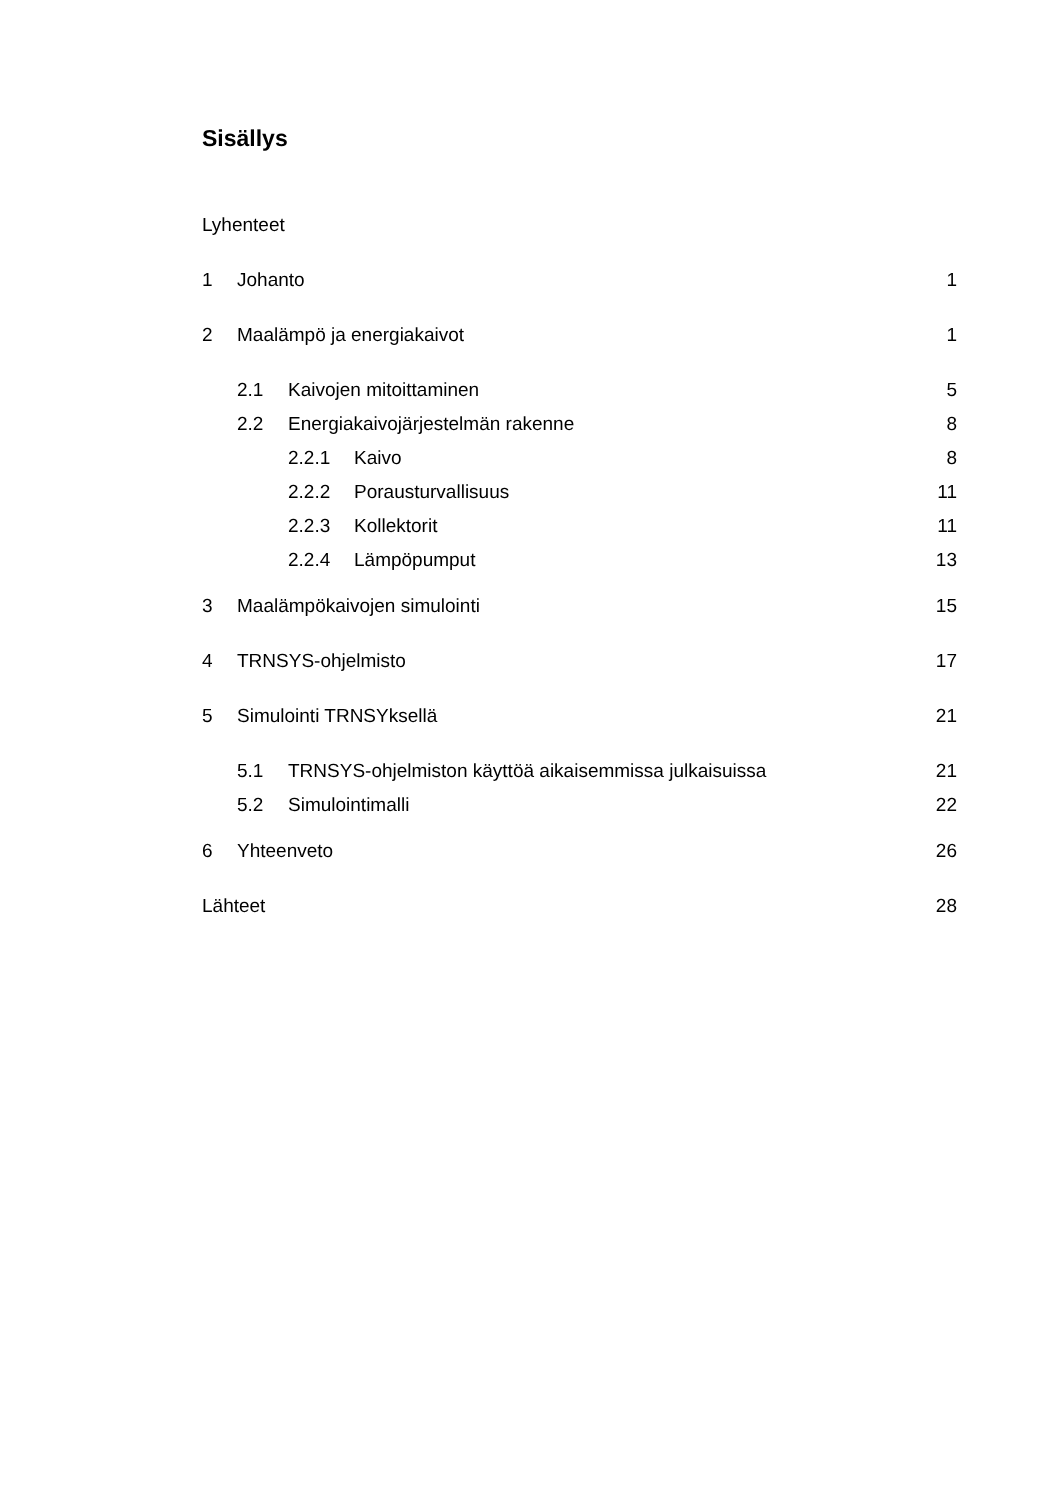Sisällys
Lyhenteet
1 Johanto 1
2 Maalämpö ja energiakaivot 1
2.1 Kaivojen mitoittaminen 5
2.2 Energiakaivojärjestelmän rakenne 8
2.2.1 Kaivo 8
2.2.2 Porausturvallisuus 11
2.2.3 Kollektorit 11
2.2.4 Lämpöpumput 13
3 Maalämpökaivojen simulointi 15
4 TRNSYS-ohjelmisto 17
5 Simulointi TRNSYksellä 21
5.1 TRNSYS-ohjelmiston käyttöä aikaisemmissa julkaisuissa 21
5.2 Simulointimalli 22
6 Yhteenveto 26
Lähteet 28